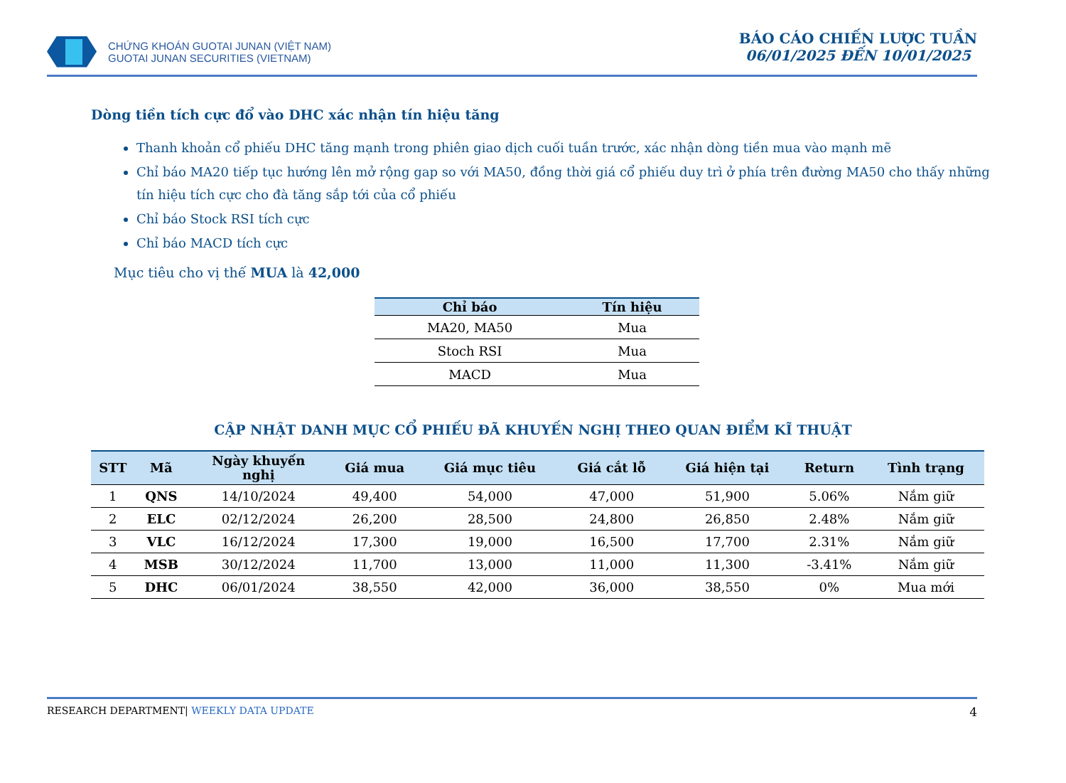CHỨNG KHOÁN GUOTAI JUNAN (VIỆT NAM)
GUOTAI JUNAN SECURITIES (VIETNAM)
BÁO CÁO CHIẾN LƯỢC TUẦN
06/01/2025 ĐẾN 10/01/2025
Dòng tiền tích cực đổ vào DHC xác nhận tín hiệu tăng
Thanh khoản cổ phiếu DHC tăng mạnh trong phiên giao dịch cuối tuần trước, xác nhận dòng tiền mua vào mạnh mẽ
Chỉ báo MA20 tiếp tục hướng lên mở rộng gap so với MA50, đồng thời giá cổ phiếu duy trì ở phía trên đường MA50 cho thấy những tín hiệu tích cực cho đà tăng sắp tới của cổ phiếu
Chỉ báo Stock RSI tích cực
Chỉ báo MACD tích cực
Mục tiêu cho vị thế MUA là 42,000
| Chỉ báo | Tín hiệu |
| --- | --- |
| MA20, MA50 | Mua |
| Stoch RSI | Mua |
| MACD | Mua |
CẬP NHẬT DANH MỤC CỔ PHIẾU ĐÃ KHUYẾN NGHỊ THEO QUAN ĐIỂM KĨ THUẬT
| STT | Mã | Ngày khuyến nghị | Giá mua | Giá mục tiêu | Giá cắt lỗ | Giá hiện tại | Return | Tình trạng |
| --- | --- | --- | --- | --- | --- | --- | --- | --- |
| 1 | QNS | 14/10/2024 | 49,400 | 54,000 | 47,000 | 51,900 | 5.06% | Nắm giữ |
| 2 | ELC | 02/12/2024 | 26,200 | 28,500 | 24,800 | 26,850 | 2.48% | Nắm giữ |
| 3 | VLC | 16/12/2024 | 17,300 | 19,000 | 16,500 | 17,700 | 2.31% | Nắm giữ |
| 4 | MSB | 30/12/2024 | 11,700 | 13,000 | 11,000 | 11,300 | -3.41% | Nắm giữ |
| 5 | DHC | 06/01/2024 | 38,550 | 42,000 | 36,000 | 38,550 | 0% | Mua mới |
RESEARCH DEPARTMENT| WEEKLY DATA UPDATE 4